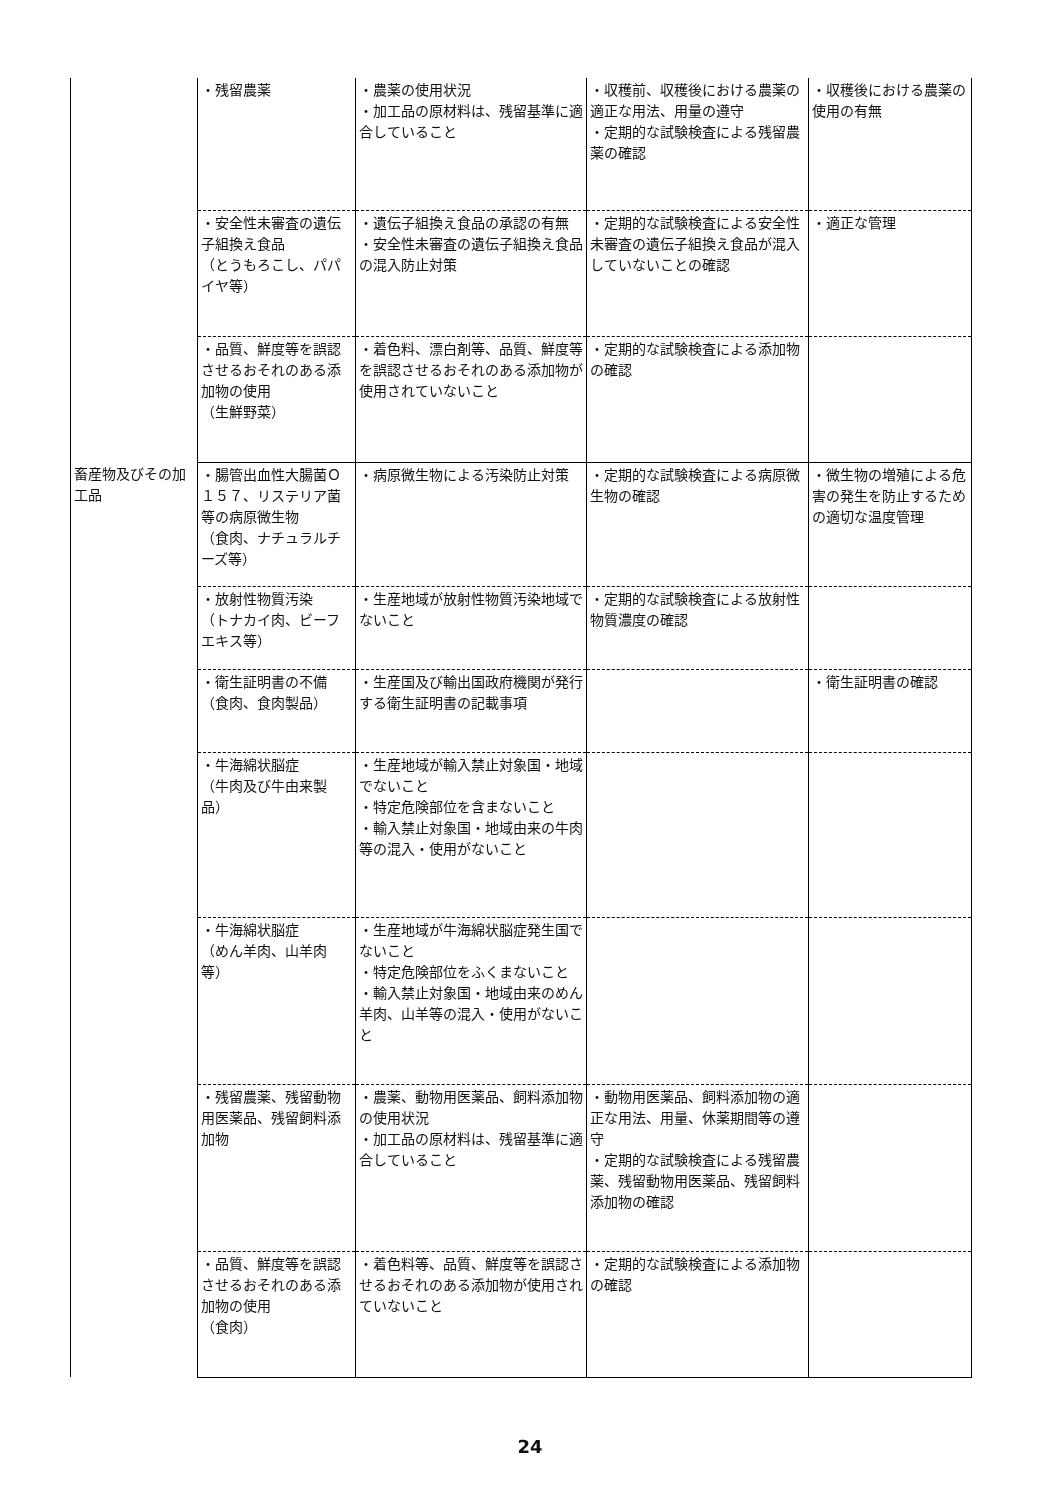| | ・残留農薬 | ・農薬の使用状況 ・加工品の原材料は、残留基準に適合していること | ・収穫前、収穫後における農薬の適正な用法、用量の遵守 ・定期的な試験検査による残留農薬の確認 | ・収穫後における農薬の使用の有無 |
| | ・安全性未審査の遺伝子組換え食品 （とうもろこし、パパイヤ等） | ・遺伝子組換え食品の承認の有無 ・安全性未審査の遺伝子組換え食品の混入防止対策 | ・定期的な試験検査による安全性未審査の遺伝子組換え食品が混入していないことの確認 | ・適正な管理 |
| | ・品質、鮮度等を誤認させるおそれのある添加物の使用 （生鮮野菜） | ・着色料、漂白剤等、品質、鮮度等を誤認させるおそれのある添加物が使用されていないこと | ・定期的な試験検査による添加物の確認 | |
| 畜産物及びその加工品 | ・腸管出血性大腸菌Ｏ１５７、リステリア菌等の病原微生物 （食肉、ナチュラルチーズ等） | ・病原微生物による汚染防止対策 | ・定期的な試験検査による病原微生物の確認 | ・微生物の増殖による危害の発生を防止するための適切な温度管理 |
| | ・放射性物質汚染 （トナカイ肉、ビーフエキス等） | ・生産地域が放射性物質汚染地域でないこと | ・定期的な試験検査による放射性物質濃度の確認 | |
| | ・衛生証明書の不備 （食肉、食肉製品） | ・生産国及び輸出国政府機関が発行する衛生証明書の記載事項 | | ・衛生証明書の確認 |
| | ・牛海綿状脳症 （牛肉及び牛由来製品） | ・生産地域が輸入禁止対象国・地域でないこと ・特定危険部位を含まないこと ・輸入禁止対象国・地域由来の牛肉等の混入・使用がないこと | | |
| | ・牛海綿状脳症 （めん羊肉、山羊肉等） | ・生産地域が牛海綿状脳症発生国でないこと ・特定危険部位をふくまないこと ・輸入禁止対象国・地域由来のめん羊肉、山羊等の混入・使用がないこと | | |
| | ・残留農薬、残留動物用医薬品、残留飼料添加物 | ・農薬、動物用医薬品、飼料添加物の使用状況 ・加工品の原材料は、残留基準に適合していること | ・動物用医薬品、飼料添加物の適正な用法、用量、休薬期間等の遵守 ・定期的な試験検査による残留農薬、残留動物用医薬品、残留飼料添加物の確認 | |
| | ・品質、鮮度等を誤認させるおそれのある添加物の使用 （食肉） | ・着色料等、品質、鮮度等を誤認させるおそれのある添加物が使用されていないこと | ・定期的な試験検査による添加物の確認 | |
24